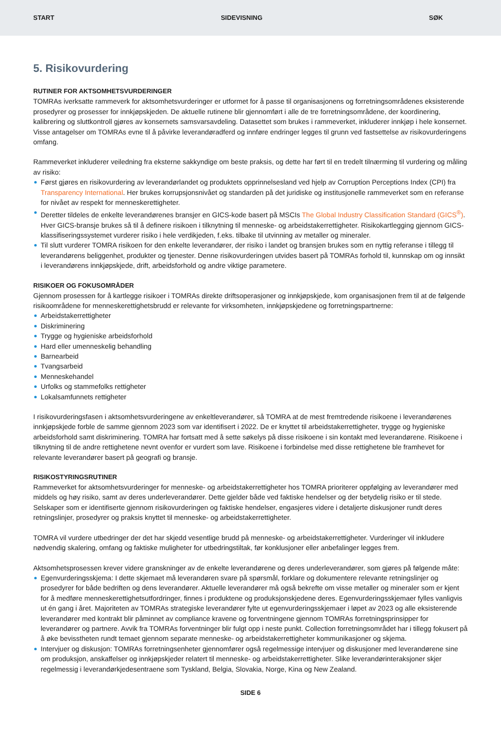START SIDEVISNING SØK
5. Risikovurdering
RUTINER FOR AKTSOMHETSVURDERINGER
TOMRAs iverksatte rammeverk for aktsomhetsvurderinger er utformet for å passe til organisasjonens og forretningsområdenes eksisterende prosedyrer og prosesser for innkjøpskjeden. De aktuelle rutinene blir gjennomført i alle de tre forretningsområdene, der koordinering, kalibrering og sluttkontroll gjøres av konsernets samsvarsavdeling. Datasettet som brukes i rammeverket, inkluderer innkjøp i hele konsernet. Visse antagelser om TOMRAs evne til å påvirke leverandøradferd og innføre endringer legges til grunn ved fastsettelse av risikovurderingens omfang.
Rammeverket inkluderer veiledning fra eksterne sakkyndige om beste praksis, og dette har ført til en tredelt tilnærming til vurdering og måling av risiko:
Først gjøres en risikovurdering av leverandørlandet og produktets opprinnelsesland ved hjelp av Corruption Perceptions Index (CPI) fra Transparency International. Her brukes korrupsjonsnivået og standarden på det juridiske og institusjonelle rammeverket som en referanse for nivået av respekt for menneskerettigheter.
Deretter tildeles de enkelte leverandørenes bransjer en GICS-kode basert på MSCIs The Global Industry Classification Standard (GICS<sup>®</sup>). Hver GICS-bransje brukes så til å definere risikoen i tilknytning til menneske- og arbeidstakerrettigheter. Risikokartlegging gjennom GICS-klassifiseringssystemet vurderer risiko i hele verdikjeden, f.eks. tilbake til utvinning av metaller og mineraler.
Til slutt vurderer TOMRA risikoen for den enkelte leverandører, der risiko i landet og bransjen brukes som en nyttig referanse i tillegg til leverandørens beliggenhet, produkter og tjenester. Denne risikovurderingen utvides basert på TOMRAs forhold til, kunnskap om og innsikt i leverandørens innkjøpskjede, drift, arbeidsforhold og andre viktige parametere.
RISIKOER OG FOKUSOMRÅDER
Gjennom prosessen for å kartlegge risikoer i TOMRAs direkte driftsoperasjoner og innkjøpskjede, kom organisasjonen frem til at de følgende risikoområdene for menneskerettighetsbrudd er relevante for virksomheten, innkjøpskjedene og forretningspartnerne:
Arbeidstakerrettigheter
Diskriminering
Trygge og hygieniske arbeidsforhold
Hard eller umenneskelig behandling
Barnearbeid
Tvangsarbeid
Menneskehandel
Urfolks og stammefolks rettigheter
Lokalsamfunnets rettigheter
I risikovurderingsfasen i aktsomhetsvurderingene av enkeltleverandører, så TOMRA at de mest fremtredende risikoene i leverandørenes innkjøpskjede forble de samme gjennom 2023 som var identifisert i 2022. De er knyttet til arbeidstakerrettigheter, trygge og hygieniske arbeidsforhold samt diskriminering. TOMRA har fortsatt med å sette søkelys på disse risikoene i sin kontakt med leverandørene. Risikoene i tilknytning til de andre rettighetene nevnt ovenfor er vurdert som lave. Risikoene i forbindelse med disse rettighetene ble framhevet for relevante leverandører basert på geografi og bransje.
RISIKOSTYRINGSRUTINER
Rammeverket for aktsomhetsvurderinger for menneske- og arbeidstakerrettigheter hos TOMRA prioriterer oppfølging av leverandører med middels og høy risiko, samt av deres underleverandører. Dette gjelder både ved faktiske hendelser og der betydelig risiko er til stede. Selskaper som er identifiserte gjennom risikovurderingen og faktiske hendelser, engasjeres videre i detaljerte diskusjoner rundt deres retningslinjer, prosedyrer og praksis knyttet til menneske- og arbeidstakerrettigheter.
TOMRA vil vurdere utbedringer der det har skjedd vesentlige brudd på menneske- og arbeidstakerrettigheter. Vurderinger vil inkludere nødvendig skalering, omfang og faktiske muligheter for utbedringstiltak, før konklusjoner eller anbefalinger legges frem.
Aktsomhetsprosessen krever videre granskninger av de enkelte leverandørene og deres underleverandører, som gjøres på følgende måte:
Egenvurderingsskjema: I dette skjemaet må leverandøren svare på spørsmål, forklare og dokumentere relevante retningslinjer og prosedyrer for både bedriften og dens leverandører. Aktuelle leverandører må også bekrefte om visse metaller og mineraler som er kjent for å medføre menneskerettighetsutfordringer, finnes i produktene og produksjonskjedene deres. Egenvurderingsskjemaer fylles vanligvis ut én gang i året. Majoriteten av TOMRAs strategiske leverandører fylte ut egenvurderingsskjemaer i løpet av 2023 og alle eksisterende leverandører med kontrakt blir påminnet av compliance kravene og forventningene gjennom TOMRAs forretningsprinsipper for leverandører og partnere. Avvik fra TOMRAs forventninger blir fulgt opp i neste punkt. Collection forretningsområdet har i tillegg fokusert på å øke bevisstheten rundt temaet gjennom separate menneske- og arbeidstakerrettigheter kommunikasjoner og skjema.
Intervjuer og diskusjon: TOMRAs forretningsenheter gjennomfører også regelmessige intervjuer og diskusjoner med leverandørene sine om produksjon, anskaffelser og innkjøpskjeder relatert til menneske- og arbeidstakerrettigheter. Slike leverandørinteraksjoner skjer regelmessig i leverandørkjedesentraene som Tyskland, Belgia, Slovakia, Norge, Kina og New Zealand.
SIDE 6